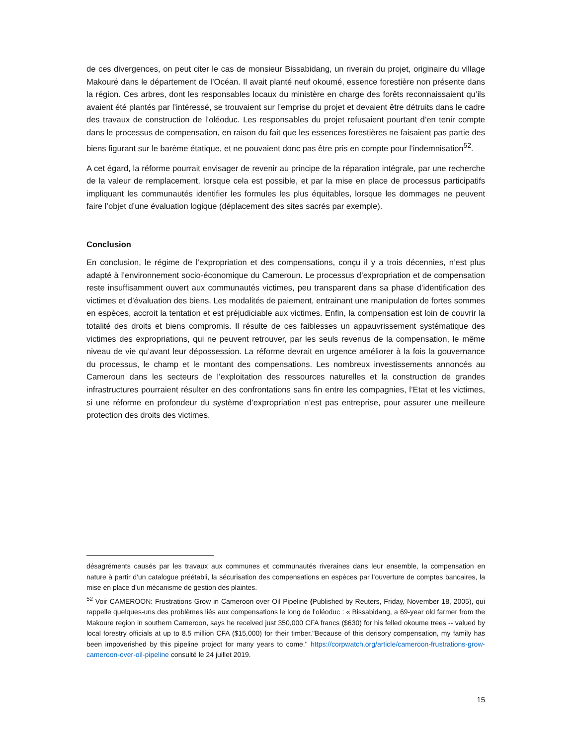de ces divergences, on peut citer le cas de monsieur Bissabidang, un riverain du projet, originaire du village Makouré dans le département de l’Océan. Il avait planté neuf okoumé, essence forestière non présente dans la région. Ces arbres, dont les responsables locaux du ministère en charge des forêts reconnaissaient qu’ils avaient été plantés par l’intéressé, se trouvaient sur l’emprise du projet et devaient être détruits dans le cadre des travaux de construction de l’oléoduc. Les responsables du projet refusaient pourtant d’en tenir compte dans le processus de compensation, en raison du fait que les essences forestières ne faisaient pas partie des biens figurant sur le barème étatique, et ne pouvaient donc pas être pris en compte pour l’indemnisation<sup>52</sup>.
A cet égard, la réforme pourrait envisager de revenir au principe de la réparation intégrale, par une recherche de la valeur de remplacement, lorsque cela est possible, et par la mise en place de processus participatifs impliquant les communautés identifier les formules les plus équitables, lorsque les dommages ne peuvent faire l’objet d’une évaluation logique (déplacement des sites sacrés par exemple).
Conclusion
En conclusion, le régime de l’expropriation et des compensations, conçu il y a trois décennies, n’est plus adapté à l’environnement socio-économique du Cameroun. Le processus d’expropriation et de compensation reste insuffisamment ouvert aux communautés victimes, peu transparent dans sa phase d’identification des victimes et d’évaluation des biens. Les modalités de paiement, entrainant une manipulation de fortes sommes en espèces, accroit la tentation et est préjudiciable aux victimes. Enfin, la compensation est loin de couvrir la totalité des droits et biens compromis. Il résulte de ces faiblesses un appauvrissement systématique des victimes des expropriations, qui ne peuvent retrouver, par les seuls revenus de la compensation, le même niveau de vie qu’avant leur dépossession. La réforme devrait en urgence améliorer à la fois la gouvernance du processus, le champ et le montant des compensations. Les nombreux investissements annoncés au Cameroun dans les secteurs de l’exploitation des ressources naturelles et la construction de grandes infrastructures pourraient résulter en des confrontations sans fin entre les compagnies, l’Etat et les victimes, si une réforme en profondeur du système d’expropriation n’est pas entreprise, pour assurer une meilleure protection des droits des victimes.
désagréments causés par les travaux aux communes et communautés riveraines dans leur ensemble, la compensation en nature à partir d’un catalogue préétabli, la sécurisation des compensations en espèces par l’ouverture de comptes bancaires, la mise en place d’un mécanisme de gestion des plaintes.
<sup>52</sup> Voir CAMEROON: Frustrations Grow in Cameroon over Oil Pipeline (Published by Reuters, Friday, November 18, 2005), qui rappelle quelques-uns des problèmes liés aux compensations le long de l’oléoduc : « Bissabidang, a 69-year old farmer from the Makoure region in southern Cameroon, says he received just 350,000 CFA francs ($630) for his felled okoume trees -- valued by local forestry officials at up to 8.5 million CFA ($15,000) for their timber."Because of this derisory compensation, my family has been impoverished by this pipeline project for many years to come." https://corpwatch.org/article/cameroon-frustrations-grow-cameroon-over-oil-pipeline consulté le 24 juillet 2019.
15